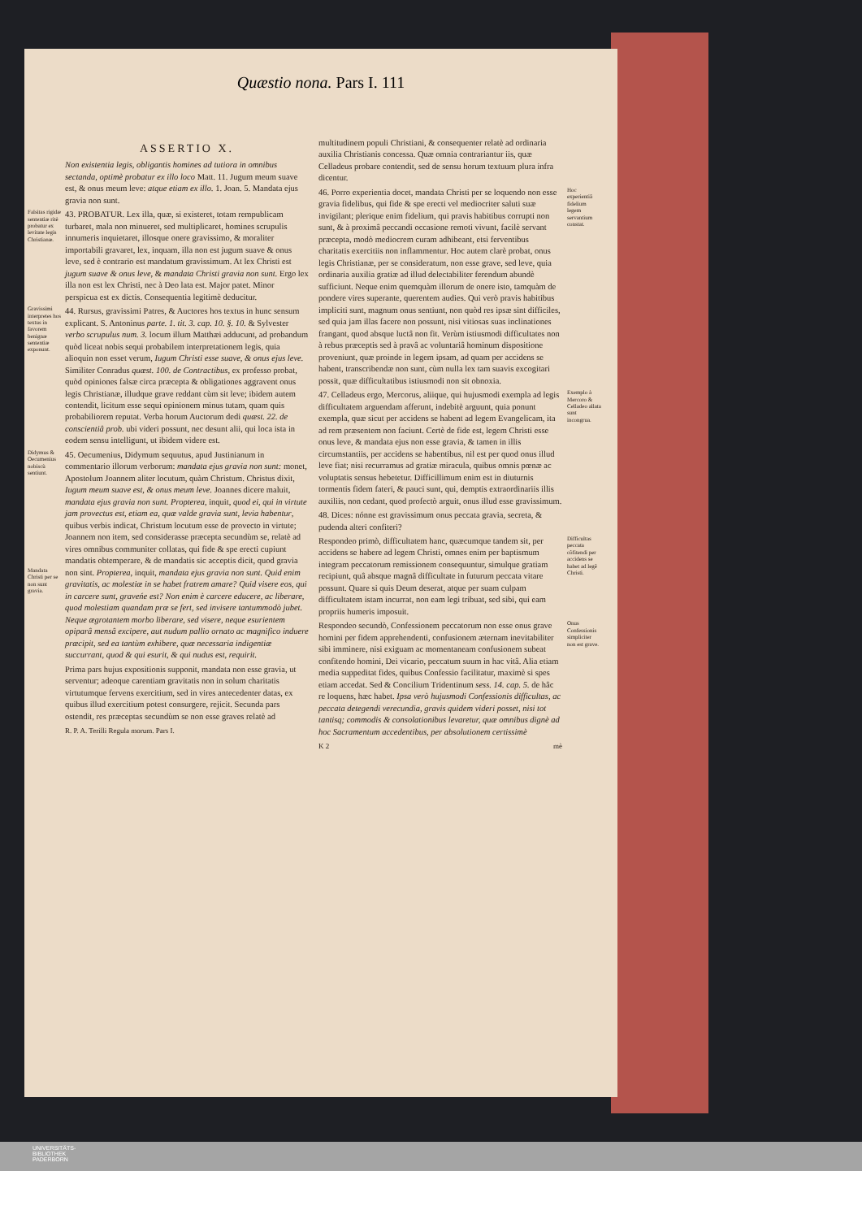Quæstio nona. Pars I. 111
ASSERTIO X.
Non existentia legis, obligantis homines ad tutiora in omnibus sectanda, optimè probatur ex illo loco Matt. 11. Jugum meum suave est, & onus meum leve: atque etiam ex illo. 1. Joan. 5. Mandata ejus gravia non sunt.
Falsitas rigidæ sententiæ ritè probatur ex levitate legis Christianæ. 43. PROBATUR. Lex illa, quæ, si existeret, totam rempublicam turbaret, mala non minueret, sed multiplicaret, homines scrupulis innumeris inquietaret, illosque onere gravissimo, & moraliter importabili gravaret, lex, inquam, illa non est jugum suave & onus leve, sed è contrario est mandatum gravissimum. At lex Christi est jugum suave & onus leve, & mandata Christi gravia non sunt. Ergo lex illa non est lex Christi, nec à Deo lata est. Major patet. Minor perspicua est ex dictis. Consequentia legitimè deducitur.
Gravissimi interpretes hos textus in favorem benignæ sententiæ exponunt. 44. Rursus, gravissimi Patres, & Auctores hos textus in hunc sensum explicant. S. Antoninus parte. 1. tit. 3. cap. 10. §. 10. & Sylvester verbo scrupulus num. 3. locum illum Matthæi adducunt, ad probandum quòd liceat nobis sequi probabilem interpretationem legis, quia alioquin non esset verum, Iugum Christi esse suave, & onus ejus leve. Similiter Conradus quæst. 100. de Contractibus, ex professo probat, quòd opiniones falsæ circa præcepta & obligationes aggravent onus legis Christianæ, illudque grave reddant cùm sit leve; ibidem autem contendit, licitum esse sequi opinionem minus tutam, quam quis probabiliorem reputat. Verba horum Auctorum dedi quæst. 22. de conscientiâ prob. ubi videri possunt, nec desunt alii, qui loca ista in eodem sensu intelligunt, ut ibidem videre est.
Didymus & Oecumenius nobiscù sentiunt. 45. Oecumenius, Didymum sequutus, apud Justinianum in commentario illorum verborum: mandata ejus gravia non sunt: monet, Apostolum Joannem aliter locutum, quàm Christum. Christus dixit, Iugum meum suave est, & onus meum leve. Joannes dicere maluit, mandata ejus gravia non sunt. Propterea, inquit, quod ei, qui in virtute jam provectus est, etiam ea, quæ valde gravia sunt, levia habentur, quibus verbis indicat, Christum locutum esse de provecto in virtute; Joannem non item, sed considerasse præcepta secundùm se, relatè ad vires omnibus communiter collatas, qui fide & spe erecti cupiunt mandatis obtemperare, & de mandatis sic acceptis dicit, quod gravia non sint. Mandata Christi per se non sunt gravia. Propterea, inquit, mandata ejus gravia non sunt. Quid enim gravitatis, ac molestiæ in se habet fratrem amare? Quid visere eos, qui in carcere sunt, graveńe est? Non enim è carcere educere, ac liberare, quod molestiam quandam præ se fert, sed invisere tantummodò jubet. Neque ægrotantem morbo liberare, sed visere, neque esurientem opiparâ mensâ excipere, aut nudum pallio ornato ac magnifico induere præcipit, sed ea tantùm exhibere, quæ necessaria indigentiæ succurrant, quod & qui esurit, & qui nudus est, requirit.
Prima pars hujus expositionis supponit, mandata non esse gravia, ut serventur; adeoque carentiam gravitatis non in solum charitatis virtutumque fervens exercitium, sed in vires antecedenter datas, ex quibus illud exercitium potest consurgere, rejicit. Secunda pars ostendit, res præceptas secundùm se non esse graves relatè ad
R. P. A. Terilli Regula morum. Pars I.
multitudinem populi Christiani, & consequenter relatè ad ordinaria auxilia Christianis concessa. Quæ omnia contrariantur iis, quæ Celladeus probare contendit, sed de sensu horum textuum plura infra dicentur.
Hoc experientiâ fidelium legem servantium constat. 46. Porro experientia docet, mandata Christi per se loquendo non esse gravia fidelibus, qui fide & spe erecti vel mediocriter saluti suæ invigilant; plerique enim fidelium, qui pravis habitibus corrupti non sunt, & à proximâ peccandi occasione remoti vivunt, facilè servant præcepta, modò mediocrem curam adhibeant, etsi ferventibus charitatis exercitiis non inflammentur. Hoc autem clarè probat, onus legis Christianæ, per se consideratum, non esse grave, sed leve, quia ordinaria auxilia gratiæ ad illud delectabiliter ferendum abundè sufficiunt. Neque enim quemquàm illorum de onere isto, tamquàm de pondere vires superante, querentem audies. Qui verò pravis habitibus impliciti sunt, magnum onus sentiunt, non quòd res ipsæ sint difficiles, sed quia jam illas facere non possunt, nisi vitiosas suas inclinationes frangant, quod absque luctâ non fit. Verùm istiusmodi difficultates non à rebus præceptis sed à pravâ ac voluntariâ hominum dispositione proveniunt, quæ proinde in legem ipsam, ad quam per accidens se habent, transcribendæ non sunt, cùm nulla lex tam suavis excogitari possit, quæ difficultatibus istiusmodi non sit obnoxia.
Exemplo à Mercoro & Celladeo allata sunt incongrua. 47. Celladeus ergo, Mercorus, aliique, qui hujusmodi exempla ad legis difficultatem arguendam afferunt, indebitè arguunt, quia ponunt exempla, quæ sicut per accidens se habent ad legem Evangelicam, ita ad rem præsentem non faciunt. Certè de fide est, legem Christi esse onus leve, & mandata ejus non esse gravia, & tamen in illis circumstantiis, per accidens se habentibus, nil est per quod onus illud leve fiat; nisi recurramus ad gratiæ miracula, quibus omnis pœnæ ac voluptatis sensus hebetetur. Difficillimum enim est in diuturnis tormentis fidem fateri, & pauci sunt, qui, demptis extraordinariis illis auxiliis, non cedant, quod profectò arguit, onus illud esse gravissimum.
48. Dices: nónne est gravissimum onus peccata gravia, secreta, & pudenda alteri confiteri?
Difficultas peccata cõfitendi per accidens se habet ad legẽ Christi. Respondeo primò, difficultatem hanc, quæcumque tandem sit, per accidens se habere ad legem Christi, omnes enim per baptismum integram peccatorum remissionem consequuntur, simulque gratiam recipiunt, quâ absque magnâ difficultate in futurum peccata vitare possunt. Quare si quis Deum deserat, atque per suam culpam difficultatem istam incurrat, non eam legi tribuat, sed sibi, qui eam propriis humeris imposuit.
Onus Confessionis simpliciter non est grave. Respondeo secundò, Confessionem peccatorum non esse onus grave homini per fidem apprehendenti, confusionem æternam inevitabiliter sibi imminere, nisi exiguam ac momentaneam confusionem subeat confitendo homini, Dei vicario, peccatum suum in hac vitâ. Alia etiam media suppeditat fides, quibus Confessio facilitatur, maximè si spes etiam accedat. Sed & Concilium Tridentinum sess. 14. cap. 5. de hâc re loquens, hæc habet. Ipsa verò hujusmodi Confessionis difficultas, ac peccata detegendi verecundia, gravis quidem videri posset, nisi tot tantisq; commodis & consolationibus levaretur, quæ omnibus dignè ad hoc Sacramentum accedentibus, per absolutionem certissimè
K 2 mè
UNIVERSITÄTS-
BIBLIOTHEK
PADERBORN